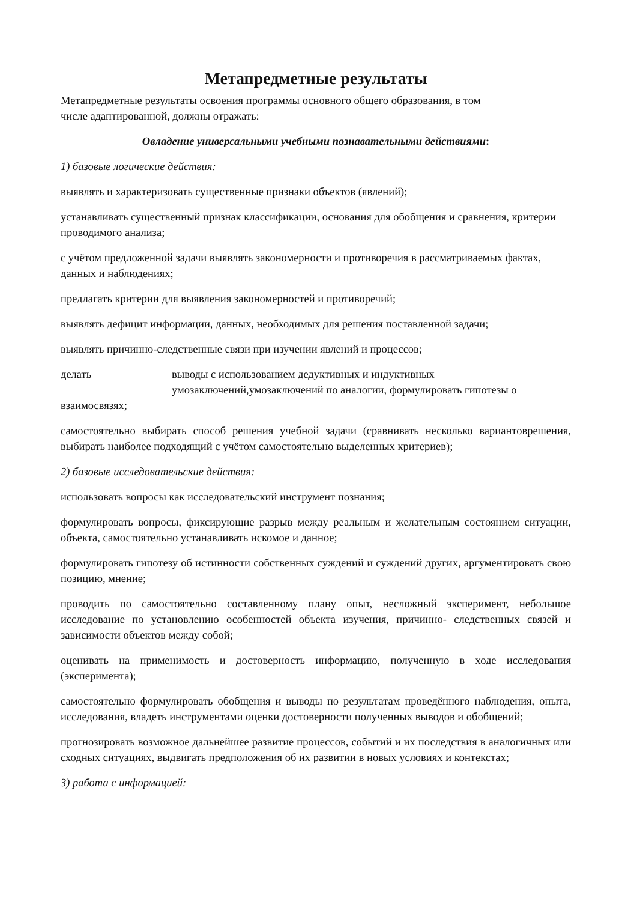Метапредметные результаты
Метапредметные результаты освоения программы основного общего образования, в том
числе адаптированной, должны отражать:
Овладение универсальными учебными познавательными действиями:
1) базовые логические действия:
выявлять и характеризовать существенные признаки объектов (явлений);
устанавливать существенный признак классификации, основания для обобщения и сравнения, критерии проводимого анализа;
с учётом предложенной задачи выявлять закономерности и противоречия в рассматриваемых фактах, данных и наблюдениях;
предлагать критерии для выявления закономерностей и противоречий;
выявлять дефицит информации, данных, необходимых для решения поставленной задачи;
выявлять причинно-следственные связи при изучении явлений и процессов;
делать выводы с использованием дедуктивных и индуктивных умозаключений,умозаключений по аналогии, формулировать гипотезы о
взаимосвязях;
самостоятельно выбирать способ решения учебной задачи (сравнивать несколько вариантоврешения, выбирать наиболее подходящий с учётом самостоятельно выделенных критериев);
2) базовые исследовательские действия:
использовать вопросы как исследовательский инструмент познания;
формулировать вопросы, фиксирующие разрыв между реальным и желательным состоянием ситуации, объекта, самостоятельно устанавливать искомое и данное;
формулировать гипотезу об истинности собственных суждений и суждений других, аргументировать свою позицию, мнение;
проводить по самостоятельно составленному плану опыт, несложный эксперимент, небольшое исследование по установлению особенностей объекта изучения, причинно- следственных связей и зависимости объектов между собой;
оценивать на применимость и достоверность информацию, полученную в ходе исследования (эксперимента);
самостоятельно формулировать обобщения и выводы по результатам проведённого наблюдения, опыта, исследования, владеть инструментами оценки достоверности полученных выводов и обобщений;
прогнозировать возможное дальнейшее развитие процессов, событий и их последствия в аналогичных или сходных ситуациях, выдвигать предположения об их развитии в новых условиях и контекстах;
3) работа с информацией: